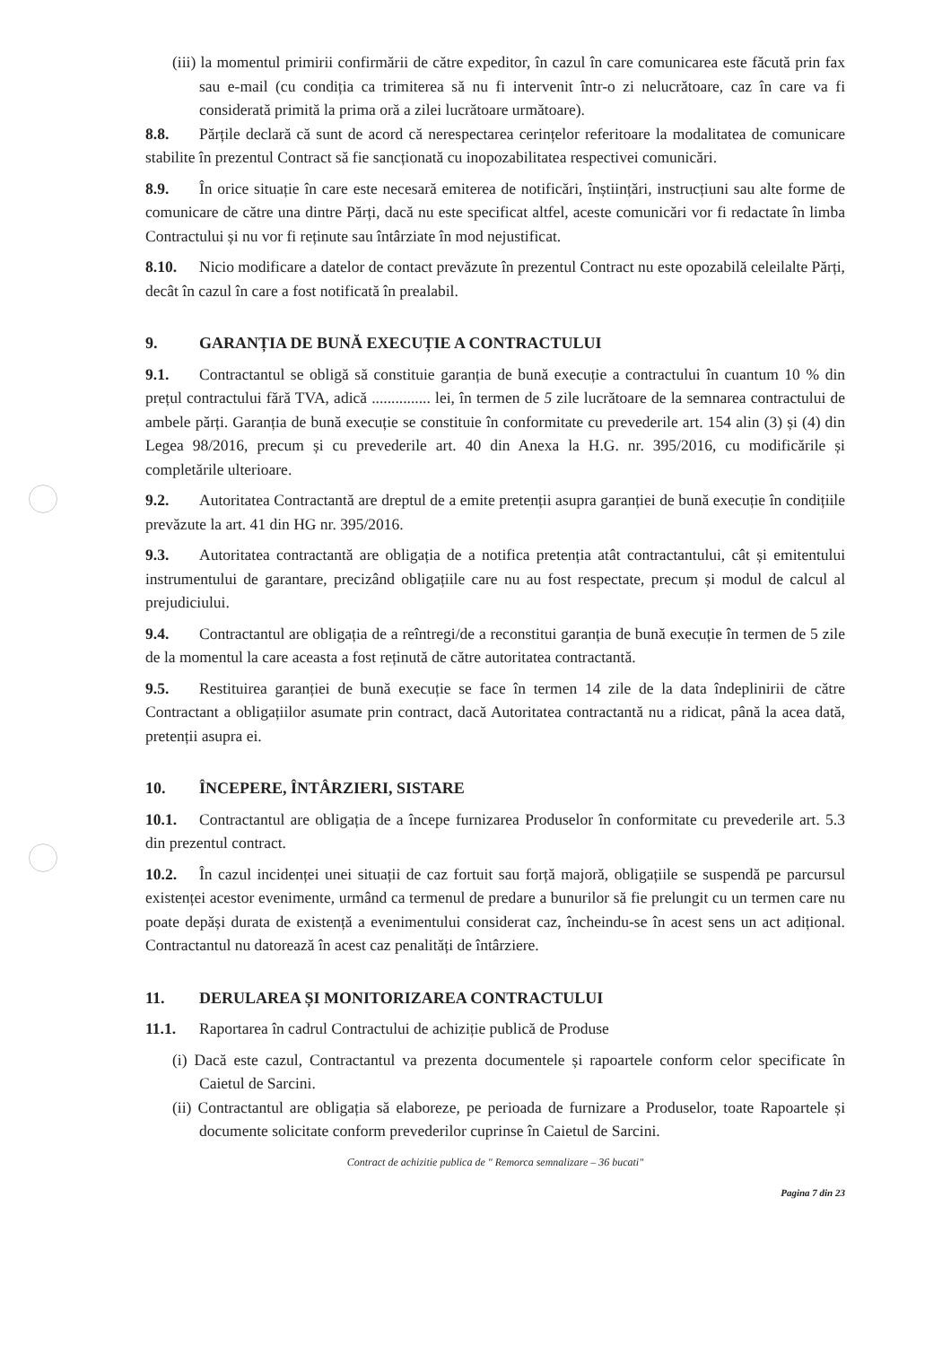(iii) la momentul primirii confirmării de către expeditor, în cazul în care comunicarea este făcută prin fax sau e-mail (cu condiția ca trimiterea să nu fi intervenit într-o zi nelucrătoare, caz în care va fi considerată primită la prima oră a zilei lucrătoare următoare).
8.8. Părțile declară că sunt de acord că nerespectarea cerințelor referitoare la modalitatea de comunicare stabilite în prezentul Contract să fie sancționată cu inopozabilitatea respectivei comunicări.
8.9. În orice situație în care este necesară emiterea de notificări, înștiințări, instrucțiuni sau alte forme de comunicare de către una dintre Părți, dacă nu este specificat altfel, aceste comunicări vor fi redactate în limba Contractului și nu vor fi reținute sau întârziate în mod nejustificat.
8.10. Nicio modificare a datelor de contact prevăzute în prezentul Contract nu este opozabilă celeilalte Părți, decât în cazul în care a fost notificată în prealabil.
9. GARANȚIA DE BUNĂ EXECUȚIE A CONTRACTULUI
9.1. Contractantul se obligă să constituie garanția de bună execuție a contractului în cuantum 10 % din prețul contractului fără TVA, adică ............... lei, în termen de 5 zile lucrătoare de la semnarea contractului de ambele părți. Garanția de bună execuție se constituie în conformitate cu prevederile art. 154 alin (3) și (4) din Legea 98/2016, precum și cu prevederile art. 40 din Anexa la H.G. nr. 395/2016, cu modificările și completările ulterioare.
9.2. Autoritatea Contractantă are dreptul de a emite pretenții asupra garanției de bună execuție în condițiile prevăzute la art. 41 din HG nr. 395/2016.
9.3. Autoritatea contractantă are obligația de a notifica pretenția atât contractantului, cât și emitentului instrumentului de garantare, precizând obligațiile care nu au fost respectate, precum și modul de calcul al prejudiciului.
9.4. Contractantul are obligația de a reîntregi/de a reconstitui garanția de bună execuție în termen de 5 zile de la momentul la care aceasta a fost reținută de către autoritatea contractantă.
9.5. Restituirea garanției de bună execuție se face în termen 14 zile de la data îndeplinirii de către Contractant a obligațiilor asumate prin contract, dacă Autoritatea contractantă nu a ridicat, până la acea dată, pretenții asupra ei.
10. ÎNCEPERE, ÎNTÂRZIERI, SISTARE
10.1. Contractantul are obligația de a începe furnizarea Produselor în conformitate cu prevederile art. 5.3 din prezentul contract.
10.2. În cazul incidenței unei situații de caz fortuit sau forță majoră, obligațiile se suspendă pe parcursul existenței acestor evenimente, urmând ca termenul de predare a bunurilor să fie prelungit cu un termen care nu poate depăși durata de existență a evenimentului considerat caz, încheindu-se în acest sens un act adițional. Contractantul nu datorează în acest caz penalități de întârziere.
11. DERULAREA ȘI MONITORIZAREA CONTRACTULUI
11.1. Raportarea în cadrul Contractului de achiziție publică de Produse
(i) Dacă este cazul, Contractantul va prezenta documentele și rapoartele conform celor specificate în Caietul de Sarcini.
(ii) Contractantul are obligația să elaboreze, pe perioada de furnizare a Produselor, toate Rapoartele și documente solicitate conform prevederilor cuprinse în Caietul de Sarcini.
Contract de achizitie publica de " Remorca semnalizare – 36 bucati"
Pagina 7 din 23